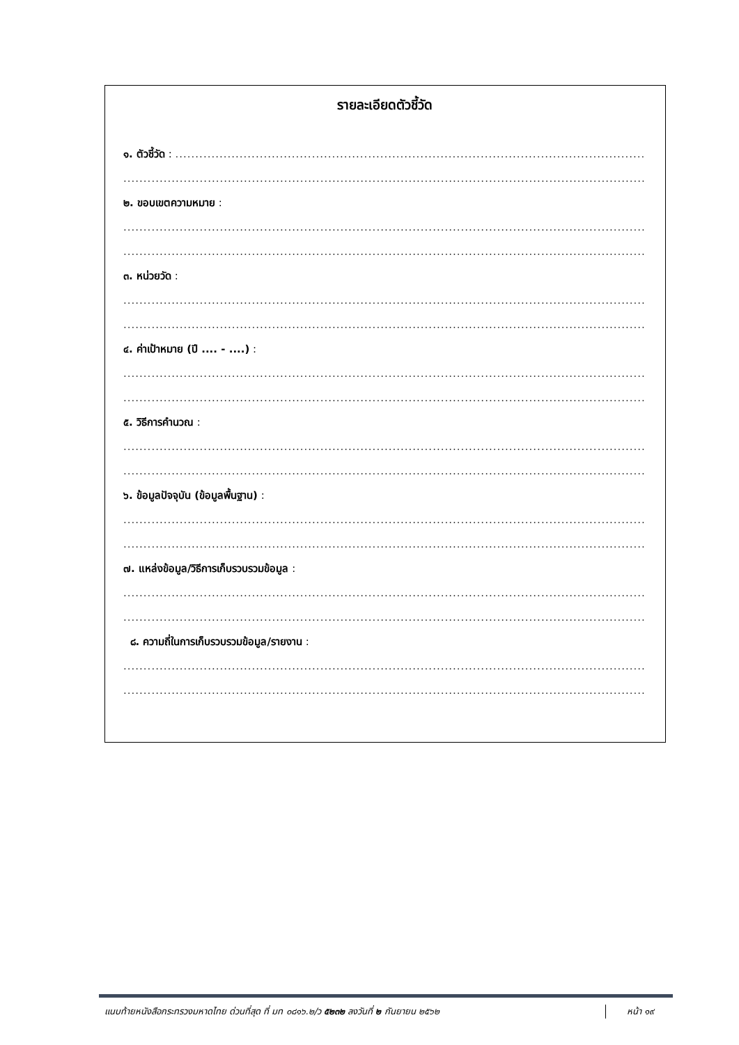รายละเอียดตัวชี้วัด
๑. ตัวชี้วัด : ........................................................................................................................
.......................................................................................................................................................
๒. ขอบเขตความหมาย :
.......................................................................................................................................................
.......................................................................................................................................................
๓. หน่วยวัด :
.......................................................................................................................................................
.......................................................................................................................................................
๔. ค่าเป้าหมาย (ปี .... - ....) :
.......................................................................................................................................................
.......................................................................................................................................................
๕. วิธีการคำนวณ :
.......................................................................................................................................................
.......................................................................................................................................................
๖. ข้อมูลปัจจุบัน (ข้อมูลพื้นฐาน) :
.......................................................................................................................................................
.......................................................................................................................................................
๗. แหล่งข้อมูล/วิธีการเก็บรวบรวมข้อมูล :
.......................................................................................................................................................
.......................................................................................................................................................
๘. ความถี่ในการเก็บรวบรวมข้อมูล/รายงาน :
.......................................................................................................................................................
.......................................................................................................................................................
แนบท้ายหนังสือกระทรวงมหาดไทย ด่วนที่สุด ที่ มท ๐๘๑๖.๒/ว ๕๒๓๒ ลงวันที่ ๒ กันยายน ๒๕๖๒ หน้า ๑๙